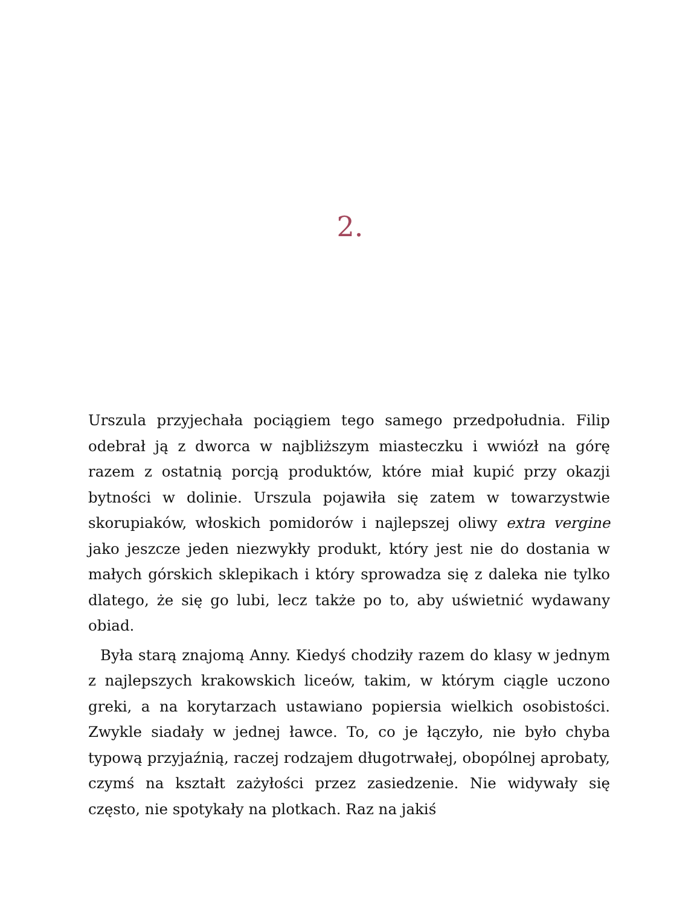2.
Urszula przyjechała pociągiem tego samego przedpołudnia. Filip odebrał ją z dworca w najbliższym miasteczku i wwiózł na górę razem z ostatnią porcją produktów, które miał kupić przy okazji bytności w dolinie. Urszula pojawiła się zatem w towarzystwie skorupiaków, włoskich pomidorów i najlepszej oliwy extra vergine jako jeszcze jeden niezwykły produkt, który jest nie do dostania w małych górskich sklepikach i który sprowadza się z daleka nie tylko dlatego, że się go lubi, lecz także po to, aby uświetnić wydawany obiad.
Była starą znajomą Anny. Kiedyś chodziły razem do klasy w jednym z najlepszych krakowskich liceów, takim, w którym ciągle uczono greki, a na korytarzach ustawiano popiersia wielkich osobistości. Zwykle siadały w jednej ławce. To, co je łączyło, nie było chyba typową przyjaźnią, raczej rodzajem długotrwałej, obopólnej aprobaty, czymś na kształt zażyłości przez zasiedzenie. Nie widywały się często, nie spotykały na plotkach. Raz na jakiś